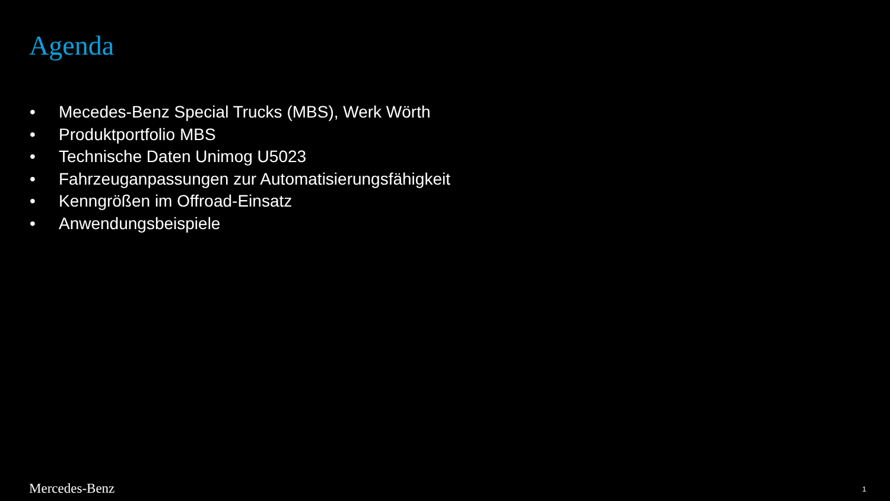Agenda
• Mecedes-Benz Special Trucks (MBS), Werk Wörth
• Produktportfolio MBS
• Technische Daten Unimog U5023
• Fahrzeuganpassungen zur Automatisierungsfähigkeit
• Kenngrößen im Offroad-Einsatz
• Anwendungsbeispiele
Mercedes-Benz 1